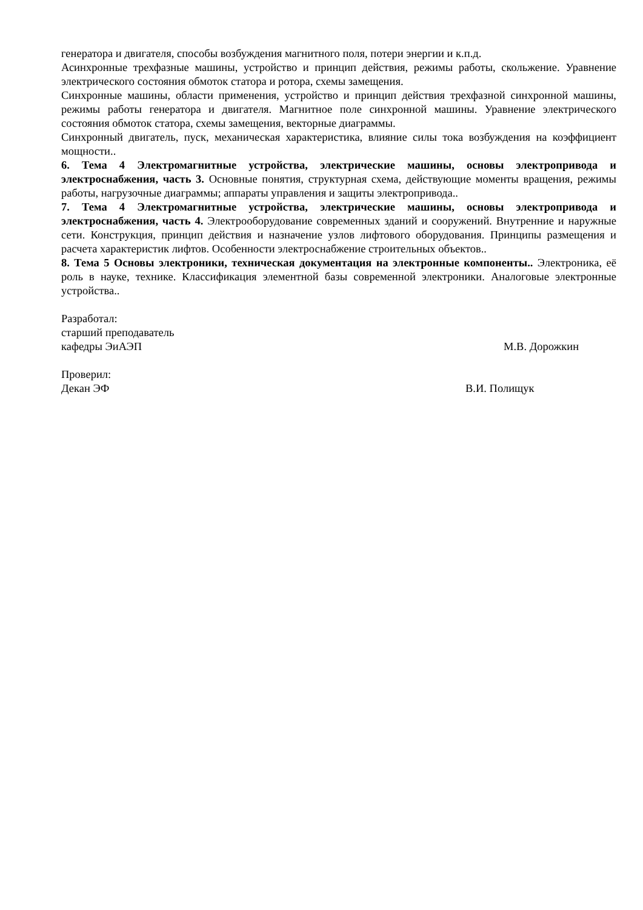генератора и двигателя, способы возбуждения магнитного поля, потери энергии и к.п.д.
Асинхронные трехфазные машины, устройство и принцип действия, режимы работы, скольжение. Уравнение электрического состояния обмоток статора и ротора, схемы замещения.
Синхронные машины, области применения, устройство и принцип действия трехфазной синхронной машины, режимы работы генератора и двигателя. Магнитное поле синхронной машины. Уравнение электрического состояния обмоток статора, схемы замещения, векторные диаграммы.
Синхронный двигатель, пуск, механическая характеристика, влияние силы тока возбуждения на коэффициент мощности..
6. Тема 4 Электромагнитные устройства, электрические машины, основы электропривода и электроснабжения, часть 3. Основные понятия, структурная схема, действующие моменты вращения, режимы работы, нагрузочные диаграммы; аппараты управления и защиты электропривода..
7. Тема 4 Электромагнитные устройства, электрические машины, основы электропривода и электроснабжения, часть 4. Электрооборудование современных зданий и сооружений. Внутренние и наружные сети. Конструкция, принцип действия и назначение узлов лифтового оборудования. Принципы размещения и расчета характеристик лифтов. Особенности электроснабжение строительных объектов..
8. Тема 5 Основы электроники, техническая документация на электронные компоненты.. Электроника, её роль в науке, технике. Классификация элементной базы современной электроники. Аналоговые электронные устройства..
Разработал:
старший преподаватель
кафедры ЭиАЭП М.В. Дорожкин
Проверил:
Декан ЭФ В.И. Полищук